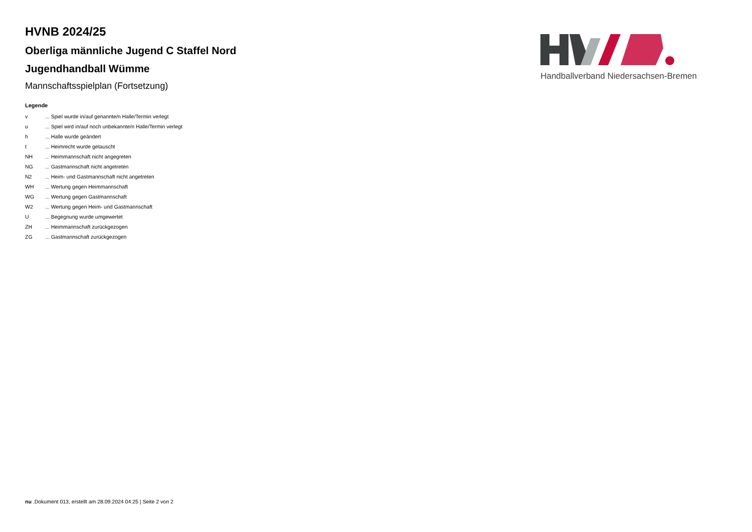HVNB 2024/25
Oberliga männliche Jugend C Staffel Nord
Jugendhandball Wümme
Mannschaftsspielplan (Fortsetzung)
Legende
| v | ... Spiel wurde in/auf genannte/n Halle/Termin verlegt |
| u | ... Spiel wird in/auf noch unbekannte/n Halle/Termin verlegt |
| h | ... Halle wurde geändert |
| t | ... Heimrecht wurde getauscht |
| NH | ... Heimmannschaft nicht angegreten |
| NG | ... Gastmannschaft nicht angetreten |
| N2 | ... Heim- und Gastmannschaft nicht angetreten |
| WH | ... Wertung gegen Heimmannschaft |
| WG | ... Wertung gegen Gastmannschaft |
| W2 | ... Wertung gegen Heim- und Gastmannschaft |
| U | ... Begegnung wurde umgewertet |
| ZH | ... Heimmannschaft zurückgezogen |
| ZG | ... Gastmannschaft zurückgezogen |
Handballverband Niedersachsen-Bremen
nu .Dokument 013, erstellt am 28.09.2024 04:25 | Seite 2 von 2